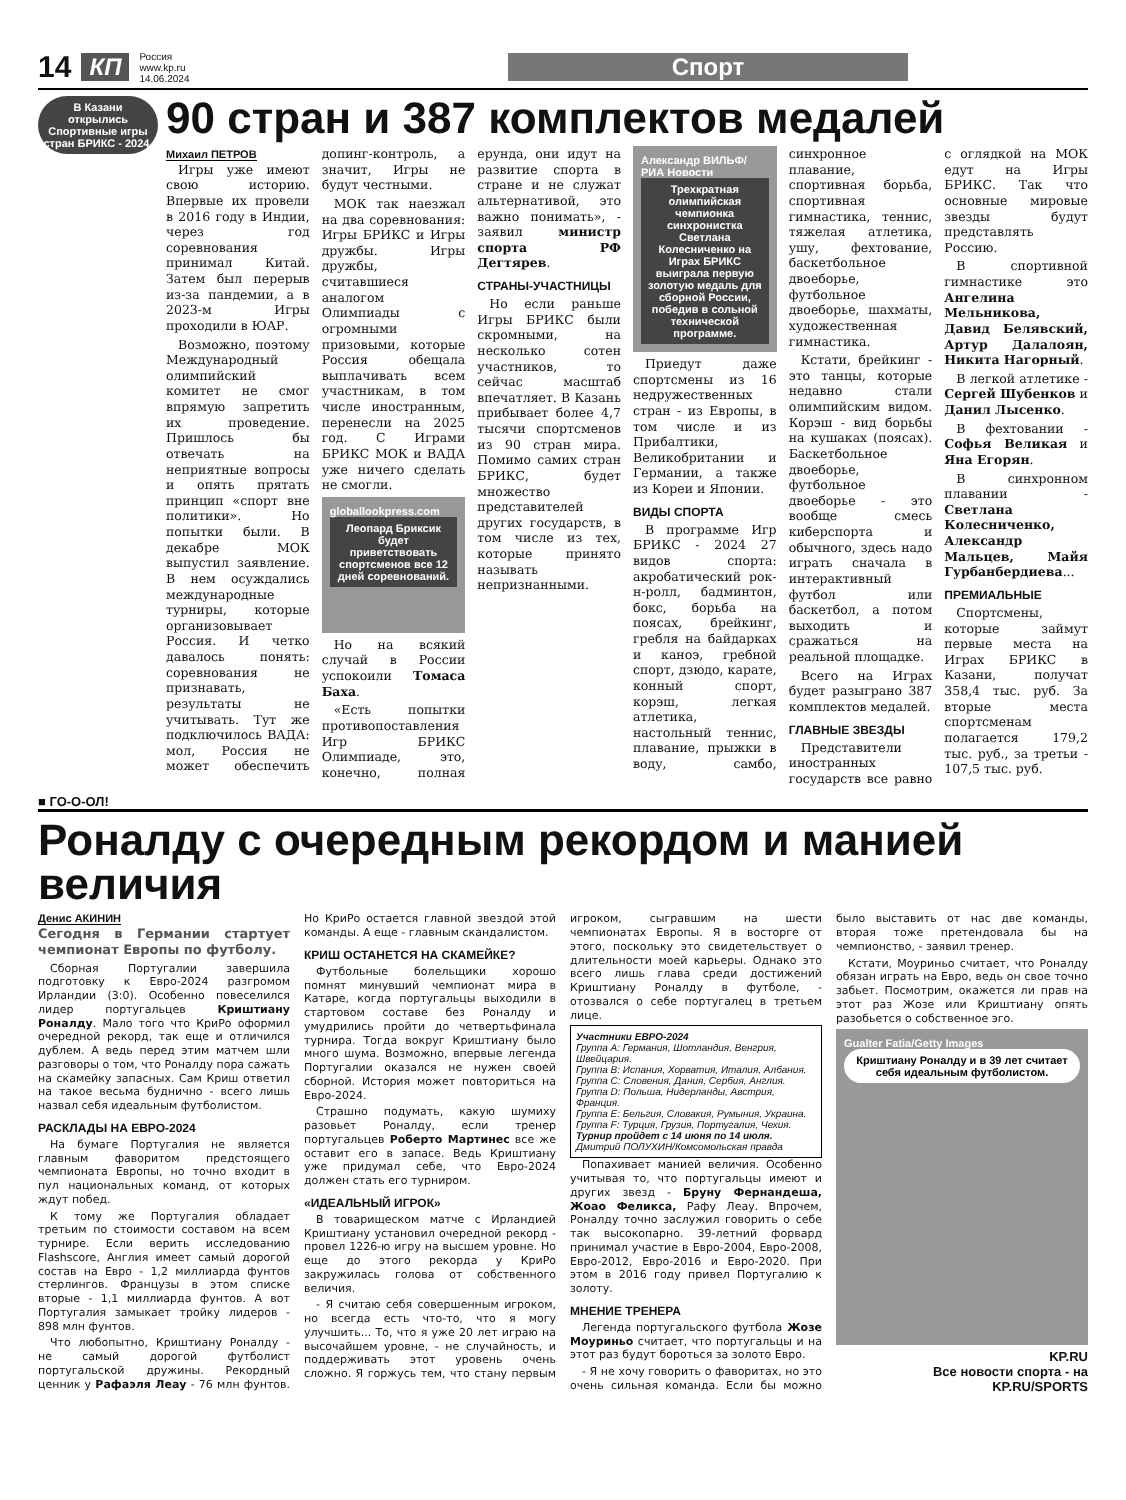14 КП Россия
www.kp.ru
14.06.2024 Спорт
В Казани открылись Спортивные игры стран БРИКС - 2024.
90 стран и 387 комплектов медалей
Михаил ПЕТРОВ
Игры уже имеют свою историю. Впервые их провели в 2016 году в Индии, через год соревнования принимал Китай. Затем был перерыв из-за пандемии, а в 2023-м Игры проходили в ЮАР.
Возможно, поэтому Международный олимпийский комитет не смог впрямую запретить их проведение. Пришлось бы отвечать на неприятные вопросы и опять прятать принцип «спорт вне политики». Но попытки были. В декабре МОК выпустил заявление. В нем осуждались международные турниры, которые организовывает Россия. И четко давалось понять: соревнования не признавать, результаты не учитывать. Тут же подключилось ВАДА: мол, Россия не может обеспечить допинг-контроль, а значит, Игры не будут честными.
МОК так наезжал на два соревнования: Игры БРИКС и Игры дружбы. Игры дружбы, считавшиеся аналогом Олимпиады с огромными призовыми, которые Россия обещала выплачивать всем участникам, в том числе иностранным, перенесли на 2025 год. С Играми БРИКС МОК и ВАДА уже ничего сделать не смогли.
globallookpress.com
Леопард Бриксик будет приветствовать спортсменов все 12 дней соревнований.
Но на всякий случай в России успокоили Томаса Баха.
«Есть попытки противопоставления Игр БРИКС Олимпиаде, это, конечно, полная ерунда, они идут на развитие спорта в стране и не служат альтернативой, это важно понимать», - заявил министр спорта РФ Дегтярев.
СТРАНЫ-УЧАСТНИЦЫ
Но если раньше Игры БРИКС были скромными, на несколько сотен участников, то сейчас масштаб впечатляет. В Казань прибывает более 4,7 тысячи спортсменов из 90 стран мира. Помимо самих стран БРИКС, будет множество представителей других государств, в том числе из тех, которые принято называть непризнанными.
Александр ВИЛЬФ/РИА Новости
Трехкратная олимпийская чемпионка синхронистка Светлана Колесниченко на Играх БРИКС выиграла первую золотую медаль для сборной России, победив в сольной технической программе.
Приедут даже спортсмены из 16 недружественных стран - из Европы, в том числе и из Прибалтики, Великобритании и Германии, а также из Кореи и Японии.
ВИДЫ СПОРТА
В программе Игр БРИКС - 2024 27 видов спорта: акробатический рок-н-ролл, бадминтон, бокс, борьба на поясах, брейкинг, гребля на байдарках и каноэ, гребной спорт, дзюдо, карате, конный спорт, корэш, легкая атлетика, настольный теннис, плавание, прыжки в воду, самбо, синхронное плавание, спортивная борьба, спортивная гимнастика, теннис, тяжелая атлетика, ушу, фехтование, баскетбольное двоеборье, футбольное двоеборье, шахматы, художественная гимнастика.
Кстати, брейкинг - это танцы, которые недавно стали олимпийским видом. Корэш - вид борьбы на кушаках (поясах). Баскетбольное двоеборье, футбольное двоеборье - это вообще смесь киберспорта и обычного, здесь надо играть сначала в интерактивный футбол или баскетбол, а потом выходить и сражаться на реальной площадке.
Всего на Играх будет разыграно 387 комплектов медалей.
ГЛАВНЫЕ ЗВЕЗДЫ
Представители иностранных государств все равно с оглядкой на МОК едут на Игры БРИКС. Так что основные мировые звезды будут представлять Россию.
В спортивной гимнастике это Ангелина Мельникова, Давид Белявский, Артур Далалоян, Никита Нагорный.
В легкой атлетике - Сергей Шубенков и Данил Лысенко.
В фехтовании - Софья Великая и Яна Егорян.
В синхронном плавании - Светлана Колесниченко, Александр Мальцев, Майя Гурбанбердиева...
ПРЕМИАЛЬНЫЕ
Спортсмены, которые займут первые места на Играх БРИКС в Казани, получат 358,4 тыс. руб. За вторые места спортсменам полагается 179,2 тыс. руб., за третьи - 107,5 тыс. руб.
■ ГО-О-ОЛ!
Роналду с очередным рекордом и манией величия
Денис АКИНИН
Сегодня в Германии стартует чемпионат Европы по футболу.
Сборная Португалии завершила подготовку к Евро-2024 разгромом Ирландии (3:0). Особенно повеселился лидер португальцев Криштиану Роналду. Мало того что КриРо оформил очередной рекорд, так еще и отличился дублем. А ведь перед этим матчем шли разговоры о том, что Роналду пора сажать на скамейку запасных. Сам Криш ответил на такое весьма буднично - всего лишь назвал себя идеальным футболистом.
РАСКЛАДЫ НА ЕВРО-2024
На бумаге Португалия не является главным фаворитом предстоящего чемпионата Европы, но точно входит в пул национальных команд, от которых ждут побед.
К тому же Португалия обладает третьим по стоимости составом на всем турнире. Если верить исследованию Flashscore, Англия имеет самый дорогой состав на Евро - 1,2 миллиарда фунтов стерлингов. Французы в этом списке вторые - 1,1 миллиарда фунтов. А вот Португалия замыкает тройку лидеров - 898 млн фунтов.
Что любопытно, Криштиану Роналду - не самый дорогой футболист португальской дружины. Рекордный ценник у Рафаэля Леау - 76 млн фунтов. Но КриРо остается главной звездой этой команды. А еще - главным скандалистом.
КРИШ ОСТАНЕТСЯ НА СКАМЕЙКЕ?
Футбольные болельщики хорошо помнят минувший чемпионат мира в Катаре, когда португальцы выходили в стартовом составе без Роналду и умудрились пройти до четвертьфинала турнира. Тогда вокруг Криштиану было много шума. Возможно, впервые легенда Португалии оказался не нужен своей сборной. История может повториться на Евро-2024.
Страшно подумать, какую шумиху разовьет Роналду, если тренер португальцев Роберто Мартинес все же оставит его в запасе. Ведь Криштиану уже придумал себе, что Евро-2024 должен стать его турниром.
«ИДЕАЛЬНЫЙ ИГРОК»
В товарищеском матче с Ирландией Криштиану установил очередной рекорд - провел 1226-ю игру на высшем уровне. Но еще до этого рекорда у КриРо закружилась голова от собственного величия.
- Я считаю себя совершенным игроком, но всегда есть что-то, что я могу улучшить... То, что я уже 20 лет играю на высочайшем уровне, - не случайность, и поддерживать этот уровень очень сложно. Я горжусь тем, что стану первым игроком, сыгравшим на шести чемпионатах Европы. Я в восторге от этого, поскольку это свидетельствует о длительности моей карьеры. Однако это всего лишь глава среди достижений Криштиану Роналду в футболе, - отозвался о себе португалец в третьем лице.
Участники ЕВРО-2024
Группа A: Германия, Шотландия, Венгрия, Швейцария.
Группа B: Испания, Хорватия, Италия, Албания.
Группа C: Словения, Дания, Сербия, Англия.
Группа D: Польша, Нидерланды, Австрия, Франция.
Группа E: Бельгия, Словакия, Румыния, Украина.
Группа F: Турция, Грузия, Португалия, Чехия.
Турнир пройдет с 14 июня по 14 июля.
Дмитрий ПОЛУХИН/Комсомольская правда
Попахивает манией величия. Особенно учитывая то, что португальцы имеют и других звезд - Бруну Фернандеша, Жоао Феликса, Рафу Леау. Впрочем, Роналду точно заслужил говорить о себе так высокопарно. 39-летний форвард принимал участие в Евро-2004, Евро-2008, Евро-2012, Евро-2016 и Евро-2020. При этом в 2016 году привел Португалию к золоту.
МНЕНИЕ ТРЕНЕРА
Легенда португальского футбола Жозе Моуриньо считает, что португальцы и на этот раз будут бороться за золото Евро.
- Я не хочу говорить о фаворитах, но это очень сильная команда. Если бы можно было выставить от нас две команды, вторая тоже претендовала бы на чемпионство, - заявил тренер.
Кстати, Моуриньо считает, что Роналду обязан играть на Евро, ведь он свое точно забьет. Посмотрим, окажется ли прав на этот раз Жозе или Криштиану опять разобьется о собственное эго.
Gualter Fatia/Getty Images
Криштиану Роналду и в 39 лет считает себя идеальным футболистом.
KP.RU
Все новости спорта - на KP.RU/SPORTS